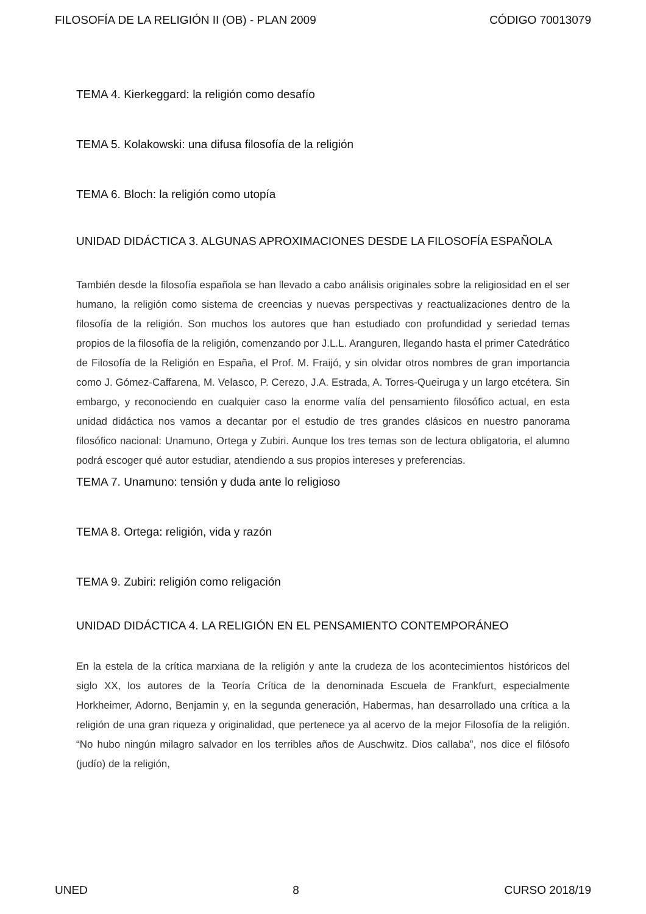FILOSOFÍA DE LA RELIGIÓN II (OB) - PLAN 2009 CÓDIGO 70013079
TEMA 4. Kierkeggard: la religión como desafío
TEMA 5. Kolakowski: una difusa filosofía de la religión
TEMA 6. Bloch: la religión como utopía
UNIDAD DIDÁCTICA 3. ALGUNAS APROXIMACIONES DESDE LA FILOSOFÍA ESPAÑOLA
También desde la filosofía española se han llevado a cabo análisis originales sobre la religiosidad en el ser humano, la religión como sistema de creencias y nuevas perspectivas y reactualizaciones dentro de la filosofía de la religión. Son muchos los autores que han estudiado con profundidad y seriedad temas propios de la filosofía de la religión, comenzando por J.L.L. Aranguren, llegando hasta el primer Catedrático de Filosofía de la Religión en España, el Prof. M. Fraijó, y sin olvidar otros nombres de gran importancia como J. Gómez-Caffarena, M. Velasco, P. Cerezo, J.A. Estrada, A. Torres-Queiruga y un largo etcétera. Sin embargo, y reconociendo en cualquier caso la enorme valía del pensamiento filosófico actual, en esta unidad didáctica nos vamos a decantar por el estudio de tres grandes clásicos en nuestro panorama filosófico nacional: Unamuno, Ortega y Zubiri. Aunque los tres temas son de lectura obligatoria, el alumno podrá escoger qué autor estudiar, atendiendo a sus propios intereses y preferencias.
TEMA 7. Unamuno: tensión y duda ante lo religioso
TEMA 8. Ortega: religión, vida y razón
TEMA 9. Zubiri: religión como religación
UNIDAD DIDÁCTICA 4. LA RELIGIÓN EN EL PENSAMIENTO CONTEMPORÁNEO
En la estela de la crítica marxiana de la religión y ante la crudeza de los acontecimientos históricos del siglo XX, los autores de la Teoría Crítica de la denominada Escuela de Frankfurt, especialmente Horkheimer, Adorno, Benjamin y, en la segunda generación, Habermas, han desarrollado una crítica a la religión de una gran riqueza y originalidad, que pertenece ya al acervo de la mejor Filosofía de la religión. “No hubo ningún milagro salvador en los terribles años de Auschwitz. Dios callaba”, nos dice el filósofo (judío) de la religión,
UNED 8 CURSO 2018/19